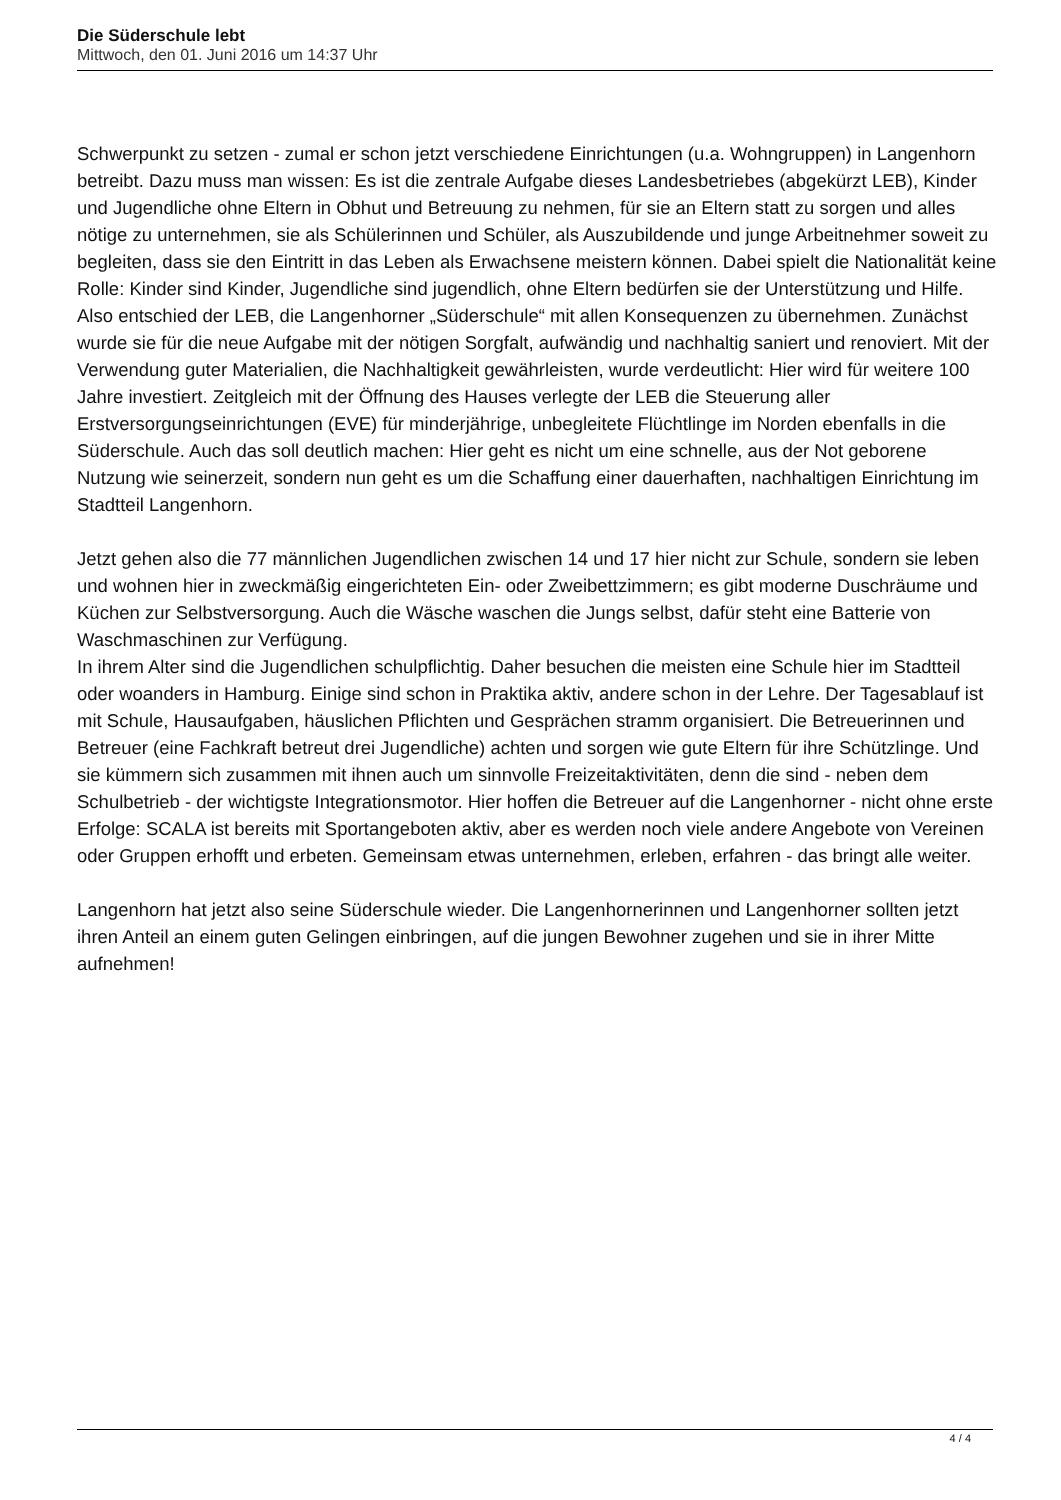Die Süderschule lebt
Mittwoch, den 01. Juni 2016 um 14:37 Uhr
Schwerpunkt zu setzen - zumal er schon jetzt verschiedene Einrichtungen (u.a. Wohngruppen) in Langenhorn betreibt. Dazu muss man wissen: Es ist die zentrale Aufgabe dieses Landesbetriebes (abgekürzt LEB), Kinder und Jugendliche ohne Eltern in Obhut und Betreuung zu nehmen, für sie an Eltern statt zu sorgen und alles nötige zu unternehmen, sie als Schülerinnen und Schüler, als Auszubildende und junge Arbeitnehmer soweit zu begleiten, dass sie den Eintritt in das Leben als Erwachsene meistern können. Dabei spielt die Nationalität keine Rolle: Kinder sind Kinder, Jugendliche sind jugendlich, ohne Eltern bedürfen sie der Unterstützung und Hilfe.
Also entschied der LEB, die Langenhorner „Süderschule“ mit allen Konsequenzen zu übernehmen. Zunächst wurde sie für die neue Aufgabe mit der nötigen Sorgfalt, aufwändig und nachhaltig saniert und renoviert. Mit der Verwendung guter Materialien, die Nachhaltigkeit gewährleisten, wurde verdeutlicht: Hier wird für weitere 100 Jahre investiert. Zeitgleich mit der Öffnung des Hauses verlegte der LEB die Steuerung aller Erstversorgungseinrichtungen (EVE) für minderjährige, unbegleitete Flüchtlinge im Norden ebenfalls in die Süderschule. Auch das soll deutlich machen: Hier geht es nicht um eine schnelle, aus der Not geborene Nutzung wie seinerzeit, sondern nun geht es um die Schaffung einer dauerhaften, nachhaltigen Einrichtung im Stadtteil Langenhorn.
Jetzt gehen also die 77 männlichen Jugendlichen zwischen 14 und 17 hier nicht zur Schule, sondern sie leben und wohnen hier in zweckmäßig eingerichteten Ein- oder Zweibettzimmern; es gibt moderne Duschräume und Küchen zur Selbstversorgung. Auch die Wäsche waschen die Jungs selbst, dafür steht eine Batterie von Waschmaschinen zur Verfügung.
In ihrem Alter sind die Jugendlichen schulpflichtig. Daher besuchen die meisten eine Schule hier im Stadtteil oder woanders in Hamburg. Einige sind schon in Praktika aktiv, andere schon in der Lehre. Der Tagesablauf ist mit Schule, Hausaufgaben, häuslichen Pflichten und Gesprächen stramm organisiert. Die Betreuerinnen und Betreuer (eine Fachkraft betreut drei Jugendliche) achten und sorgen wie gute Eltern für ihre Schützlinge. Und sie kümmern sich zusammen mit ihnen auch um sinnvolle Freizeitaktivitäten, denn die sind - neben dem Schulbetrieb - der wichtigste Integrationsmotor. Hier hoffen die Betreuer auf die Langenhorner - nicht ohne erste Erfolge: SCALA ist bereits mit Sportangeboten aktiv, aber es werden noch viele andere Angebote von Vereinen oder Gruppen erhofft und erbeten. Gemeinsam etwas unternehmen, erleben, erfahren - das bringt alle weiter.
Langenhorn hat jetzt also seine Süderschule wieder. Die Langenhornerinnen und Langenhorner sollten jetzt ihren Anteil an einem guten Gelingen einbringen, auf die jungen Bewohner zugehen und sie in ihrer Mitte aufnehmen!
4 / 4